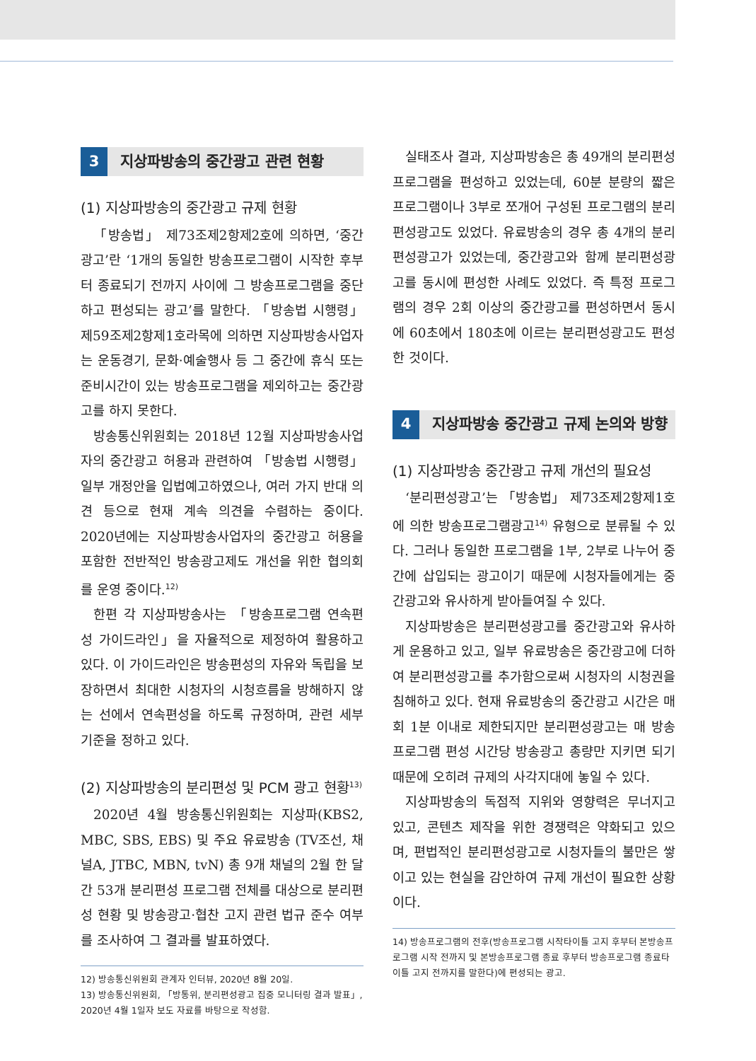3 지상파방송의 중간광고 관련 현황
(1) 지상파방송의 중간광고 규제 현황
「방송법」 제73조제2항제2호에 의하면, ‘중간광고’란 ‘1개의 동일한 방송프로그램이 시작한 후부터 종료되기 전까지 사이에 그 방송프로그램을 중단하고 편성되는 광고’를 말한다. 「방송법 시행령」 제59조제2항제1호라목에 의하면 지상파방송사업자는 운동경기, 문화·예술행사 등 그 중간에 휴식 또는 준비시간이 있는 방송프로그램을 제외하고는 중간광고를 하지 못한다.
방송통신위원회는 2018년 12월 지상파방송사업자의 중간광고 허용과 관련하여 「방송법 시행령」 일부 개정안을 입법예고하였으나, 여러 가지 반대 의견 등으로 현재 계속 의견을 수렴하는 중이다. 2020년에는 지상파방송사업자의 중간광고 허용을 포함한 전반적인 방송광고제도 개선을 위한 협의회를 운영 중이다.<sup>12)</sup>
한편 각 지상파방송사는 「방송프로그램 연속편성 가이드라인」을 자율적으로 제정하여 활용하고 있다. 이 가이드라인은 방송편성의 자유와 독립을 보장하면서 최대한 시청자의 시청흐름을 방해하지 않는 선에서 연속편성을 하도록 규정하며, 관련 세부 기준을 정하고 있다.
(2) 지상파방송의 분리편성 및 PCM 광고 현황<sup>13)</sup>
2020년 4월 방송통신위원회는 지상파(KBS2, MBC, SBS, EBS) 및 주요 유료방송 (TV조선, 채널A, JTBC, MBN, tvN) 총 9개 채널의 2월 한 달 간 53개 분리편성 프로그램 전체를 대상으로 분리편성 현황 및 방송광고·협찬 고지 관련 법규 준수 여부를 조사하여 그 결과를 발표하였다.
12) 방송통신위원회 관계자 인터뷰, 2020년 8월 20일.
13) 방송통신위원회, 「방통위, 분리편성광고 집중 모니터링 결과 발표」, 2020년 4월 1일자 보도 자료를 바탕으로 작성함.
실태조사 결과, 지상파방송은 총 49개의 분리편성 프로그램을 편성하고 있었는데, 60분 분량의 짧은 프로그램이나 3부로 쪼개어 구성된 프로그램의 분리편성광고도 있었다. 유료방송의 경우 총 4개의 분리편성광고가 있었는데, 중간광고와 함께 분리편성광고를 동시에 편성한 사례도 있었다. 즉 특정 프로그램의 경우 2회 이상의 중간광고를 편성하면서 동시에 60초에서 180초에 이르는 분리편성광고도 편성한 것이다.
4 지상파방송 중간광고 규제 논의와 방향
(1) 지상파방송 중간광고 규제 개선의 필요성
‘분리편성광고’는 「방송법」 제73조제2항제1호에 의한 방송프로그램광고<sup>14)</sup> 유형으로 분류될 수 있다. 그러나 동일한 프로그램을 1부, 2부로 나누어 중간에 삽입되는 광고이기 때문에 시청자들에게는 중간광고와 유사하게 받아들여질 수 있다.
지상파방송은 분리편성광고를 중간광고와 유사하게 운용하고 있고, 일부 유료방송은 중간광고에 더하여 분리편성광고를 추가함으로써 시청자의 시청권을 침해하고 있다. 현재 유료방송의 중간광고 시간은 매회 1분 이내로 제한되지만 분리편성광고는 매 방송프로그램 편성 시간당 방송광고 총량만 지키면 되기 때문에 오히려 규제의 사각지대에 놓일 수 있다.
지상파방송의 독점적 지위와 영향력은 무너지고 있고, 콘텐츠 제작을 위한 경쟁력은 약화되고 있으며, 편법적인 분리편성광고로 시청자들의 불만은 쌓이고 있는 현실을 감안하여 규제 개선이 필요한 상황이다.
14) 방송프로그램의 전후(방송프로그램 시작타이틀 고지 후부터 본방송프로그램 시작 전까지 및 본방송프로그램 종료 후부터 방송프로그램 종료타이틀 고지 전까지를 말한다)에 편성되는 광고.